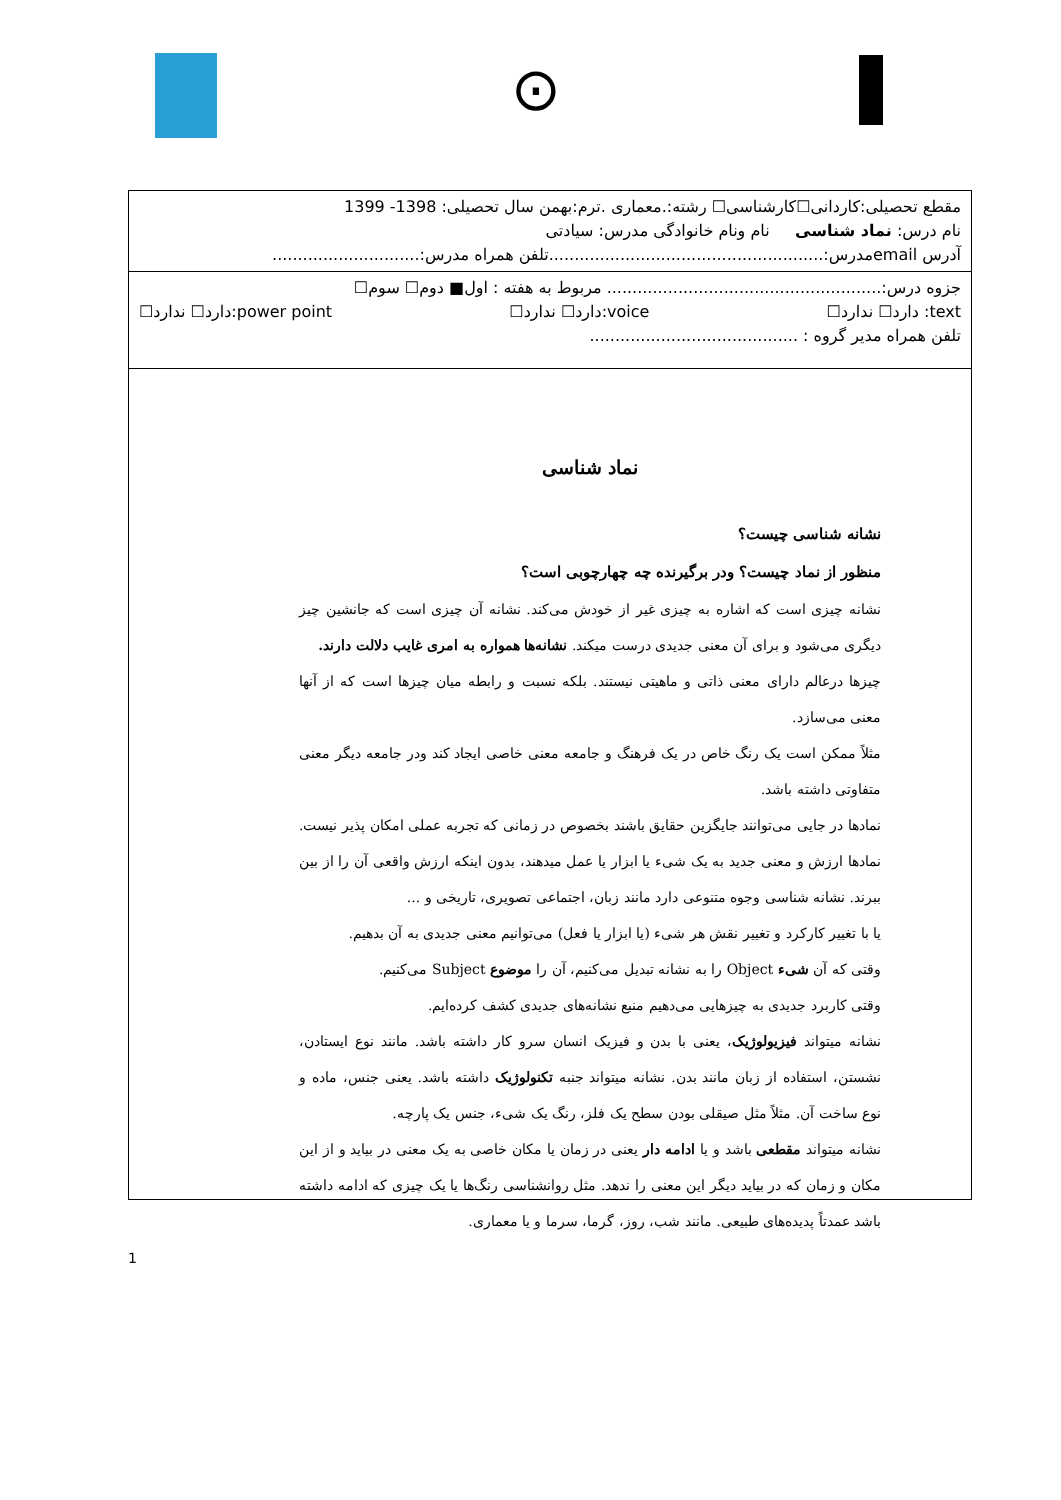⊙
مقطع تحصیلی:کاردانی☐کارشناسی☐ رشته:.معماری .ترم:بهمن سال تحصیلی: 1398- 1399
نام درس: نماد شناسی نام ونام خانوادگی مدرس: سیادتی
آدرس emailمدرس:......................................................تلفن همراه مدرس:.............................
جزوه درس:...................................................... مربوط به هفته : اول■ دوم☐ سوم☐
text: دارد☐ ندارد☐ voice:دارد☐ ندارد☐ power point:دارد☐ ندارد☐
تلفن همراه مدیر گروه : .........................................
نماد شناسی
نشانه شناسی چیست؟
منظور از نماد چیست؟ ودر برگیرنده چه چهارچوبی است؟
نشانه چیزی است که اشاره به چیزی غیر از خودش می‌کند. نشانه آن چیزی است که جانشین چیز دیگری می‌شود و برای آن معنی جدیدی درست میکند. نشانه‌ها همواره به امری غایب دلالت دارند.
چیزها درعالم دارای معنی ذاتی و ماهیتی نیستند. بلکه نسبت و رابطه میان چیزها است که از آنها معنی می‌سازد.
مثلاً ممکن است یک رنگ خاص در یک فرهنگ و جامعه معنی خاصی ایجاد کند ودر جامعه دیگر معنی متفاوتی داشته باشد.
نمادها در جایی می‌توانند جایگزین حقایق باشند بخصوص در زمانی که تجربه عملی امکان پذیر نیست. نمادها ارزش و معنی جدید به یک شیء یا ابزار یا عمل میدهند، بدون اینکه ارزش واقعی آن را از بین ببرند. نشانه شناسی وجوه متنوعی دارد مانند زبان، اجتماعی تصویری، تاریخی و ...
یا با تغییر کارکرد و تغییر نقش هر شیء (یا ابزار یا فعل) می‌توانیم معنی جدیدی به آن بدهیم.
وقتی که آن شیء Object را به نشانه تبدیل می‌کنیم، آن را موضوع Subject می‌کنیم.
وقتی کاربرد جدیدی به چیزهایی می‌دهیم منبع نشانه‌های جدیدی کشف کرده‌ایم.
نشانه میتواند فیزیولوژیک، یعنی با بدن و فیزیک انسان سرو کار داشته باشد. مانند نوع ایستادن، نشستن، استفاده از زبان مانند بدن. نشانه میتواند جنبه تکنولوژیک داشته باشد. یعنی جنس، ماده و نوع ساخت آن. مثلاً مثل صیقلی بودن سطح یک فلز، رنگ یک شیء، جنس یک پارچه.
نشانه میتواند مقطعی باشد و یا ادامه دار یعنی در زمان یا مکان خاصی به یک معنی در بیاید و از این مکان و زمان که در بیاید دیگر این معنی را ندهد. مثل روانشناسی رنگ‌ها یا یک چیزی که ادامه داشته باشد عمدتاً پدیده‌های طبیعی. مانند شب، روز، گرما، سرما و یا معماری.
1